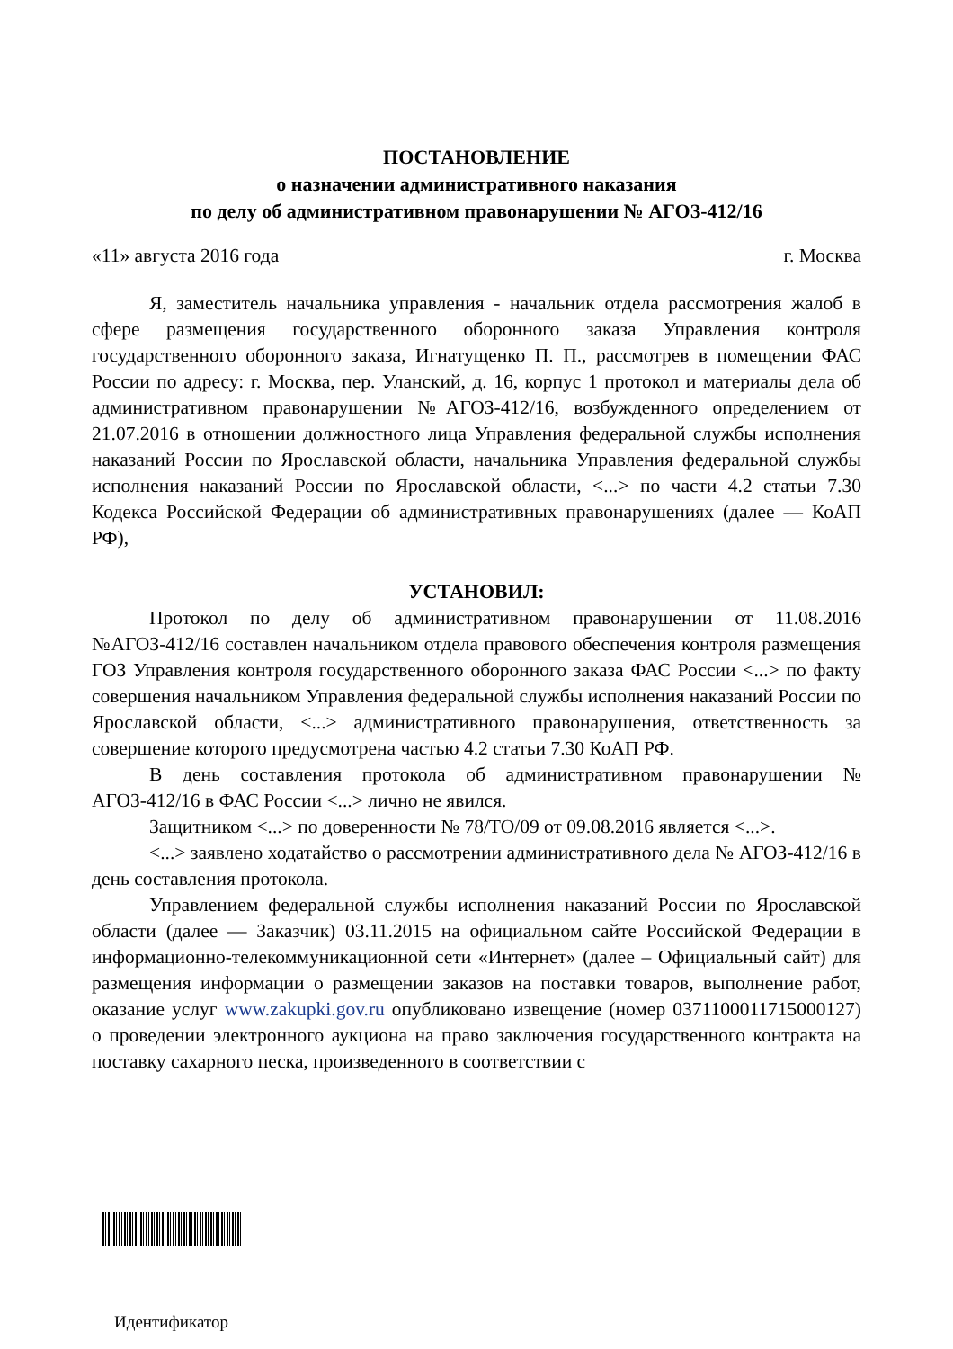ПОСТАНОВЛЕНИЕ
о назначении административного наказания
по делу об административном правонарушении № АГОЗ-412/16
«11» августа 2016 года г. Москва
Я, заместитель начальника управления - начальник отдела рассмотрения жалоб в сфере размещения государственного оборонного заказа Управления контроля государственного оборонного заказа, Игнатущенко П. П., рассмотрев в помещении ФАС России по адресу: г. Москва, пер. Уланский, д. 16, корпус 1 протокол и материалы дела об административном правонарушении №АГОЗ-412/16, возбужденного определением от 21.07.2016 в отношении должностного лица Управления федеральной службы исполнения наказаний России по Ярославской области, начальника Управления федеральной службы исполнения наказаний России по Ярославской области, <...> по части 4.2 статьи 7.30 Кодекса Российской Федерации об административных правонарушениях (далее — КоАП РФ),
УСТАНОВИЛ:
Протокол по делу об административном правонарушении от 11.08.2016 №АГОЗ-412/16 составлен начальником отдела правового обеспечения контроля размещения ГОЗ Управления контроля государственного оборонного заказа ФАС России <...> по факту совершения начальником Управления федеральной службы исполнения наказаний России по Ярославской области, <...> административного правонарушения, ответственность за совершение которого предусмотрена частью 4.2 статьи 7.30 КоАП РФ.
В день составления протокола об административном правонарушении № АГОЗ-412/16 в ФАС России <...> лично не явился.
Защитником <...> по доверенности № 78/ТО/09 от 09.08.2016 является <...>.
<...> заявлено ходатайство о рассмотрении административного дела № АГОЗ-412/16 в день составления протокола.
Управлением федеральной службы исполнения наказаний России по Ярославской области (далее — Заказчик) 03.11.2015 на официальном сайте Российской Федерации в информационно-телекоммуникационной сети «Интернет» (далее – Официальный сайт) для размещения информации о размещении заказов на поставки товаров, выполнение работ, оказание услуг www.zakupki.gov.ru опубликовано извещение (номер 0371100011715000127) о проведении электронного аукциона на право заключения государственного контракта на поставку сахарного песка, произведенного в соответствии с
Идентификатор